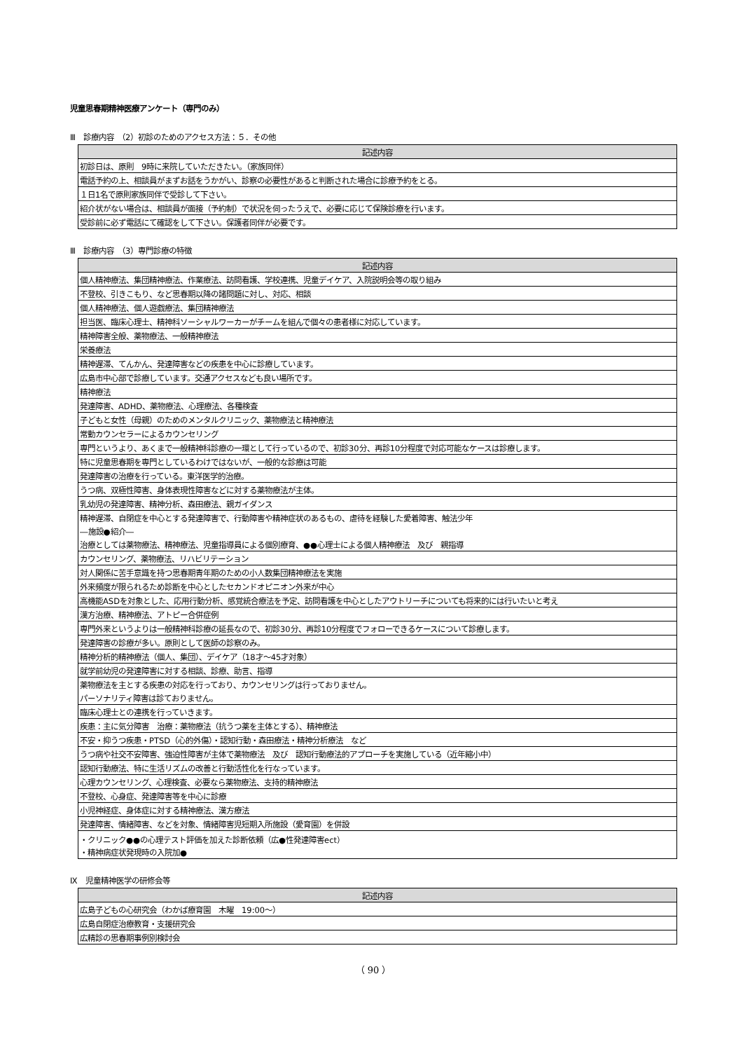児童思春期精神医療アンケート（専門のみ）
Ⅲ　診療内容　（2）初診のためのアクセス方法：５．その他
| 記述内容 |
| --- |
| 初診日は、原則 9時に来院していただきたい。（家族同伴） |
| 電話予約の上、相談員がまずお話をうかがい、診察の必要性があると判断された場合に診療予約をとる。 |
| １日1名で原則家族同伴で受診して下さい。 |
| 紹介状がない場合は、相談員が面接（予約制）で状況を伺ったうえで、必要に応じて保険診療を行います。 |
| 受診前に必ず電話にて確認をして下さい。保護者同伴が必要です。 |
Ⅲ　診療内容　（3）専門診療の特徴
| 記述内容 |
| --- |
| 個人精神療法、集団精神療法、作業療法、訪問看護、学校連携、児童デイケア、入院説明会等の取り組み |
| 不登校、引きこもり、など思春期以降の諸問題に対し、対応、相談 |
| 個人精神療法、個人遊戯療法、集団精神療法 |
| 担当医、臨床心理士、精神科ソーシャルワーカーがチームを組んで個々の患者様に対応しています。 |
| 精神障害全般、薬物療法、一般精神療法 |
| 栄養療法 |
| 精神遅滞、てんかん、発達障害などの疾患を中心に診療しています。 |
| 広島市中心部で診療しています。交通アクセスなども良い場所です。 |
| 精神療法 |
| 発達障害、ADHD、薬物療法、心理療法、各種検査 |
| 子どもと女性（母親）のためのメンタルクリニック、薬物療法と精神療法 |
| 常勤カウンセラーによるカウンセリング |
| 専門というより、あくまで一般精神科診療の一環として行っているので、初診30分、再診10分程度で対応可能なケースは診療します。 |
| 特に児童思春期を専門としているわけではないが、一般的な診療は可能 |
| 発達障害の治療を行っている。東洋医学的治療。 |
| うつ病、双極性障害、身体表現性障害などに対する薬物療法が主体。 |
| 乳幼児の発達障害、精神分析、森田療法、親ガイダンス |
| 精神遅滞、自閉症を中心とする発達障害で、行動障害や精神症状のあるもの、虐待を経験した愛着障害、触法少年 |
| ―施設●紹介― |
| 治療としては薬物療法、精神療法、児童指導員による個別療育、●●心理士による個人精神療法 及び 親指導 |
| カウンセリング、薬物療法、リハビリテーション |
| 対人関係に苦手意識を持つ思春期青年期のための小人数集団精神療法を実施 |
| 外来頻度が限られるため診断を中心としたセカンドオピニオン外来が中心 |
| 高機能ASDを対象とした、応用行動分析、感覚統合療法を予定、訪問看護を中心としたアウトリーチについても将来的には行いたいと考え |
| 漢方治療、精神療法、アトピー合併症例 |
| 専門外来というよりは一般精神科診療の延長なので、初診30分、再診10分程度でフォローできるケースについて診療します。 |
| 発達障害の診療が多い。原則として医師の診察のみ。 |
| 精神分析的精神療法（個人、集団）、デイケア（18才～45才対象） |
| 就学前幼児の発達障害に対する相談、診療、助言、指導 |
| 薬物療法を主とする疾患の対応を行っており、カウンセリングは行っておりません。 |
| パーソナリティ障害は診ておりません。 |
| 臨床心理士との連携を行っていきます。 |
| 疾患：主に気分障害 治療：薬物療法（抗うつ薬を主体とする）、精神療法 |
| 不安・抑うつ疾患・PTSD（心的外傷）・認知行動・森田療法・精神分析療法 など |
| うつ病や社交不安障害、強迫性障害が主体で薬物療法 及び 認知行動療法的アプローチを実施している（近年縮小中） |
| 認知行動療法、特に生活リズムの改善と行動活性化を行なっています。 |
| 心理カウンセリング、心理検査、必要なら薬物療法、支持的精神療法 |
| 不登校、心身症、発達障害等を中心に診療 |
| 小児神経症、身体症に対する精神療法、漢方療法 |
| 発達障害、情緒障害、などを対象、情緒障害児短期入所施設（愛育園）を併設 |
| ・クリニック●●の心理テスト評価を加えた診断依頼（広●性発達障害ect） |
| ・精神病症状発現時の入院加● |
Ⅸ　児童精神医学の研修会等
| 記述内容 |
| --- |
| 広島子どもの心研究会（わかば療育園 木曜 19:00～） |
| 広島自閉症治療教育・支援研究会 |
| 広精診の思春期事例別検討会 |
（ 90 ）